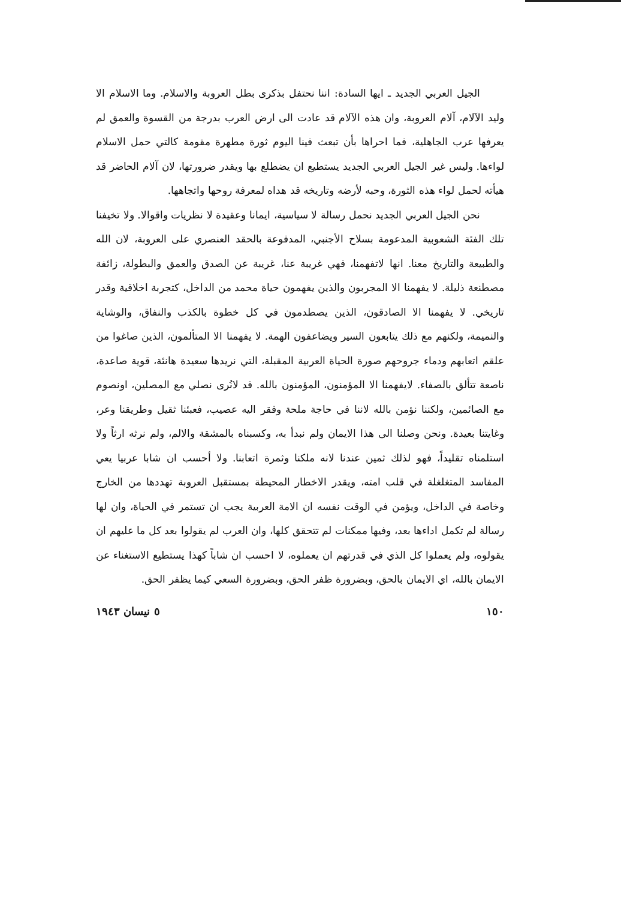الجيل العربي الجديد ـ ايها السادة: اننا نحتفل بذكرى بطل العروبة والاسلام. وما الاسلام الا وليد الآلام، آلام العروبة، وان هذه الآلام قد عادت الى ارض العرب بدرجة من القسوة والعمق لم يعرفها عرب الجاهلية، فما احراها بأن تبعث فينا اليوم ثورة مطهرة مقومة كالتي حمل الاسلام لواءها. وليس غير الجيل العربي الجديد يستطيع ان يضطلع بها ويقدر ضرورتها، لان آلام الحاضر قد هيأته لحمل لواء هذه الثورة، وحبه لأرضه وتاريخه قد هداه لمعرفة روحها واتجاهها.
نحن الجيل العربي الجديد نحمل رسالة لا سياسية، ايمانا وعقيدة لا نظريات واقوالا. ولا تخيفنا تلك الفئة الشعوبية المدعومة بسلاح الأجنبي، المدفوعة بالحقد العنصري على العروبة، لان الله والطبيعة والتاريخ معنا. انها لاتفهمنا، فهي غريبة عنا، غريبة عن الصدق والعمق والبطولة، زائفة مصطنعة ذليلة. لا يفهمنا الا المجربون والذين يفهمون حياة محمد من الداخل، كتجربة اخلاقية وقدر تاريخي. لا يفهمنا الا الصادقون، الذين يصطدمون في كل خطوة بالكذب والنفاق، والوشاية والنميمة، ولكنهم مع ذلك يتابعون السير ويضاعفون الهمة. لا يفهمنا الا المتألمون، الذين صاغوا من علقم اتعابهم ودماء جروحهم صورة الحياة العربية المقبلة، التي نريدها سعيدة هانئة، قوية صاعدة، ناصعة تتألق بالصفاء. لايفهمنا الا المؤمنون، المؤمنون بالله. قد لانُرى نصلي مع المصلين، اونصوم مع الصائمين، ولكننا نؤمن بالله لاننا في حاجة ملحة وفقر اليه عصيب، فعبئنا ثقيل وطريقنا وعر، وغايتنا بعيدة. ونحن وصلنا الى هذا الايمان ولم نبدأ به، وكسبناه بالمشقة والالم، ولم نرثه ارثاً ولا استلمناه تقليداً، فهو لذلك ثمين عندنا لانه ملكنا وثمرة اتعابنا. ولا أحسب ان شابا عربيا يعي المفاسد المتغلغلة في قلب امته، ويقدر الاخطار المحيطة بمستقبل العروبة تهددها من الخارج وخاصة في الداخل، ويؤمن في الوقت نفسه ان الامة العربية يجب ان تستمر في الحياة، وان لها رسالة لم تكمل اداءها بعد، وفيها ممكنات لم تتحقق كلها، وان العرب لم يقولوا بعد كل ما عليهم ان يقولوه، ولم يعملوا كل الذي في قدرتهم ان يعملوه، لا احسب ان شاباً كهذا يستطيع الاستغناء عن الايمان بالله، اي الايمان بالحق، وبضرورة ظفر الحق، وبضرورة السعي كيما يظفر الحق.
١٥٠ ٥ نيسان ١٩٤٣